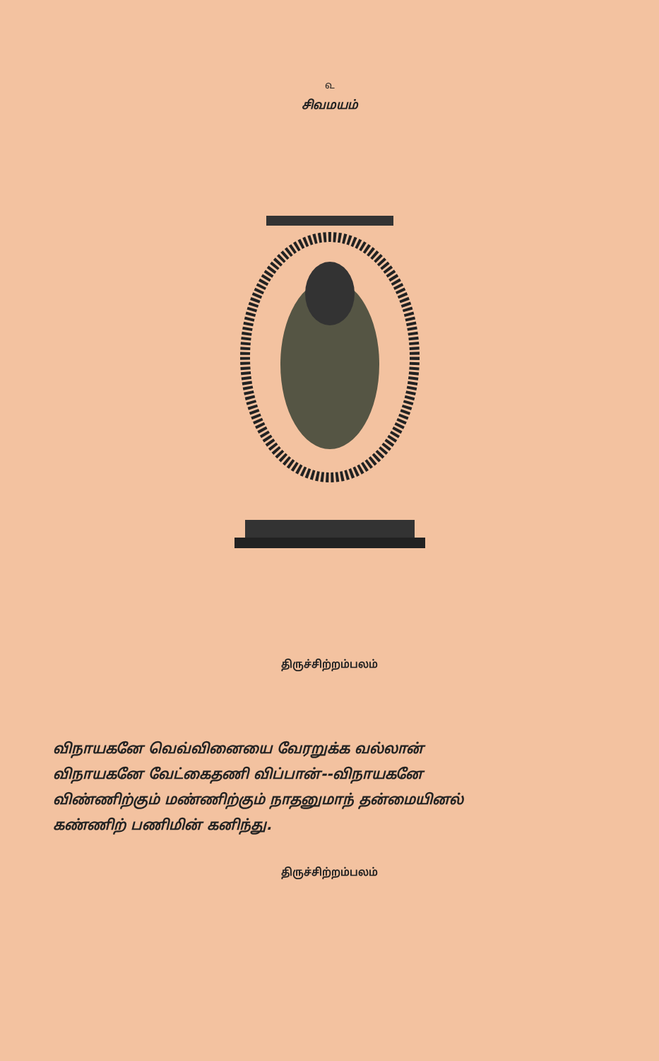௳
சிவமயம்
திருச்சிற்றம்பலம்
விநாயகனே வெவ்வினையை வேரறுக்க வல்லான்
விநாயகனே வேட்கைதணி விப்பான்--விநாயகனே
விண்ணிற்கும் மண்ணிற்கும் நாதனுமாந் தன்மையினல்
கண்ணிற் பணிமின் கனிந்து.
திருச்சிற்றம்பலம்